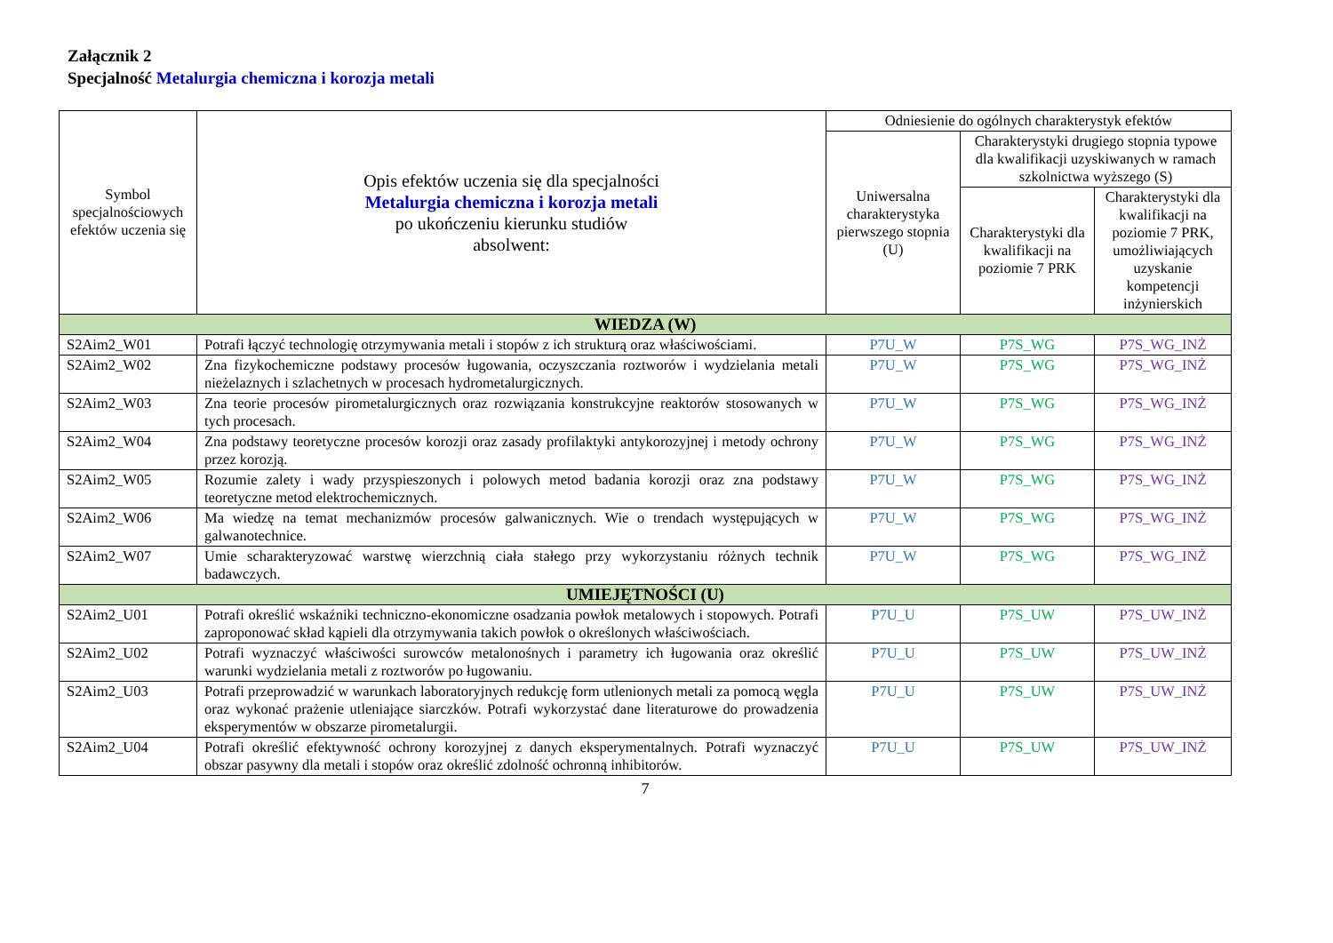Załącznik 2
Specjalność Metalurgia chemiczna i korozja metali
| Symbol specjalnościowych efektów uczenia się | Opis efektów uczenia się dla specjalności Metalurgia chemiczna i korozja metali po ukończeniu kierunku studiów absolwent: | Odniesienie do ogólnych charakterystyk efektów | | |
| --- | --- | --- | --- | --- |
| | | Uniwersalna charakterystyka pierwszego stopnia (U) | Charakterystyki drugiego stopnia typowe dla kwalifikacji uzyskiwanych w ramach szkolnictwa wyższego (S) | |
| | | | Charakterystyki dla kwalifikacji na poziomie 7 PRK | Charakterystyki dla kwalifikacji na poziomie 7 PRK, umożliwiających uzyskanie kompetencji inżynierskich |
| WIEDZA (W) | | | | |
| S2Aim2_W01 | Potrafi łączyć technologię otrzymywania metali i stopów z ich strukturą oraz właściwościami. | P7U_W | P7S_WG | P7S_WG_INŻ |
| S2Aim2_W02 | Zna fizykochemiczne podstawy procesów ługowania, oczyszczania roztworów i wydzielania metali nieżelaznych i szlachetnych w procesach hydrometalurgicznych. | P7U_W | P7S_WG | P7S_WG_INŻ |
| S2Aim2_W03 | Zna teorie procesów pirometalurgicznych oraz rozwiązania konstrukcyjne reaktorów stosowanych w tych procesach. | P7U_W | P7S_WG | P7S_WG_INŻ |
| S2Aim2_W04 | Zna podstawy teoretyczne procesów korozji oraz zasady profilaktyki antykorozyjnej i metody ochrony przez korozją. | P7U_W | P7S_WG | P7S_WG_INŻ |
| S2Aim2_W05 | Rozumie zalety i wady przyspieszonych i polowych metod badania korozji oraz zna podstawy teoretyczne metod elektrochemicznych. | P7U_W | P7S_WG | P7S_WG_INŻ |
| S2Aim2_W06 | Ma wiedzę na temat mechanizmów procesów galwanicznych. Wie o trendach występujących w galwanotechnice. | P7U_W | P7S_WG | P7S_WG_INŻ |
| S2Aim2_W07 | Umie scharakteryzować warstwę wierzchnią ciała stałego przy wykorzystaniu różnych technik badawczych. | P7U_W | P7S_WG | P7S_WG_INŻ |
| UMIEJĘTNOŚCI (U) | | | | |
| S2Aim2_U01 | Potrafi określić wskaźniki techniczno-ekonomiczne osadzania powłok metalowych i stopowych. Potrafi zaproponować skład kąpieli dla otrzymywania takich powłok o określonych właściwościach. | P7U_U | P7S_UW | P7S_UW_INŻ |
| S2Aim2_U02 | Potrafi wyznaczyć właściwości surowców metalonośnych i parametry ich ługowania oraz określić warunki wydzielania metali z roztworów po ługowaniu. | P7U_U | P7S_UW | P7S_UW_INŻ |
| S2Aim2_U03 | Potrafi przeprowadzić w warunkach laboratoryjnych redukcję form utlenionych metali za pomocą węgla oraz wykonać prażenie utleniające siarczków. Potrafi wykorzystać dane literaturowe do prowadzenia eksperymentów w obszarze pirometalurgii. | P7U_U | P7S_UW | P7S_UW_INŻ |
| S2Aim2_U04 | Potrafi określić efektywność ochrony korozyjnej z danych eksperymentalnych. Potrafi wyznaczyć obszar pasywny dla metali i stopów oraz określić zdolność ochronną inhibitorów. | P7U_U | P7S_UW | P7S_UW_INŻ |
7